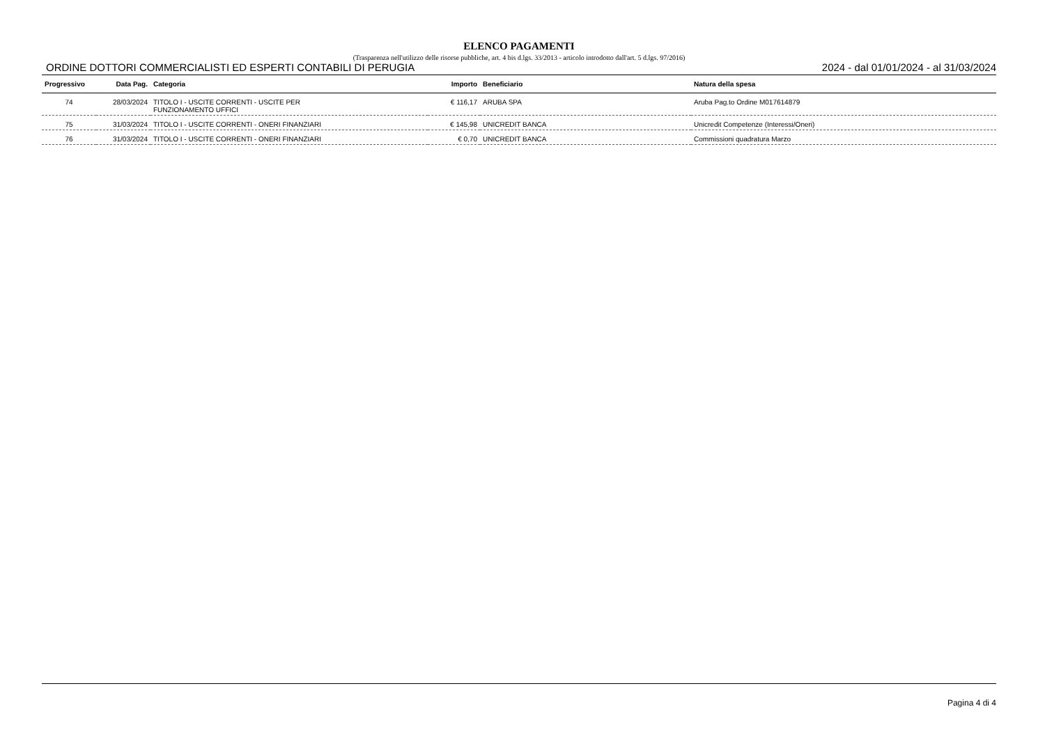ELENCO PAGAMENTI
(Trasparenza nell'utilizzo delle risorse pubbliche, art. 4 bis d.lgs. 33/2013 - articolo introdotto dall'art. 5 d.lgs. 97/2016)
ORDINE DOTTORI COMMERCIALISTI ED ESPERTI CONTABILI DI PERUGIA 2024 - dal 01/01/2024 - al 31/03/2024
| Progressivo | Data Pag. | Categoria | Importo | Beneficiario | Natura della spesa |
| --- | --- | --- | --- | --- | --- |
| 74 | 28/03/2024 | TITOLO I - USCITE CORRENTI - USCITE PER FUNZIONAMENTO UFFICI | € 116,17 | ARUBA SPA | Aruba Pag.to Ordine M017614879 |
| 75 | 31/03/2024 | TITOLO I - USCITE CORRENTI - ONERI FINANZIARI | € 145,98 | UNICREDIT BANCA | Unicredit Competenze (Interessi/Oneri) |
| 76 | 31/03/2024 | TITOLO I - USCITE CORRENTI - ONERI FINANZIARI | € 0,70 | UNICREDIT BANCA | Commissioni quadratura Marzo |
Pagina 4 di 4